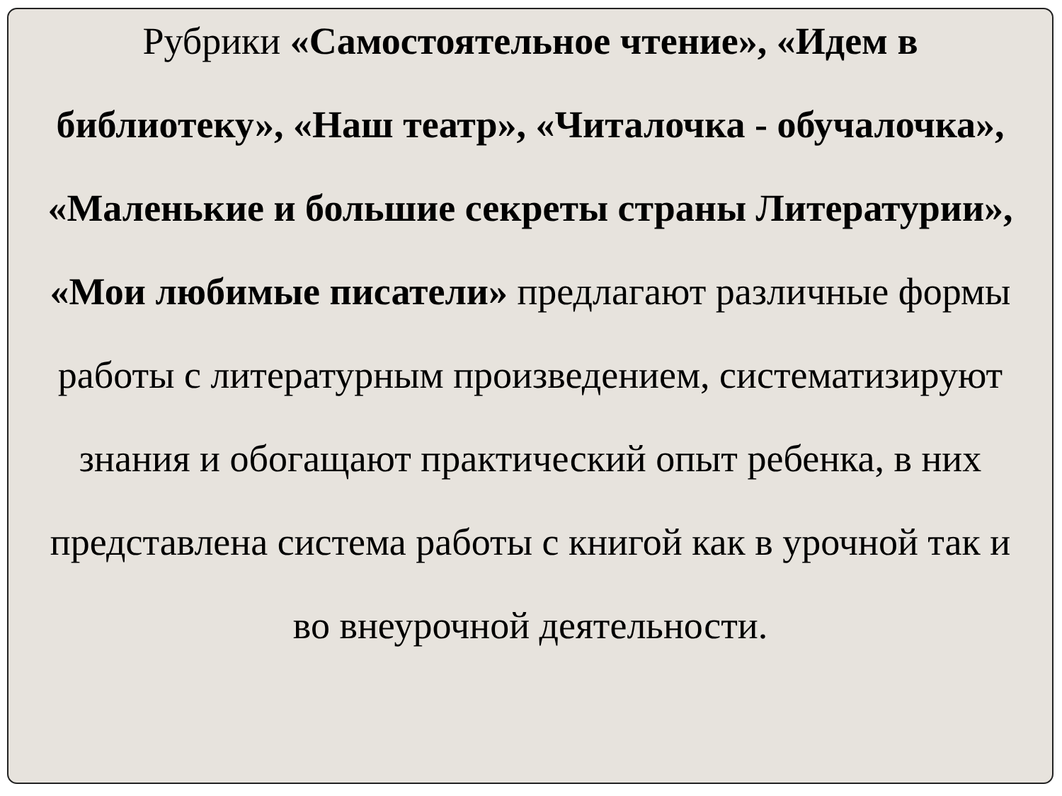Рубрики «Самостоятельное чтение», «Идем в библиотеку», «Наш театр», «Читалочка - обучалочка», «Маленькие и большие секреты страны Литературии», «Мои любимые писатели» предлагают различные формы работы с литературным произведением, систематизируют знания и обогащают практический опыт ребенка, в них представлена система работы с книгой как в урочной так и во внеурочной деятельности.